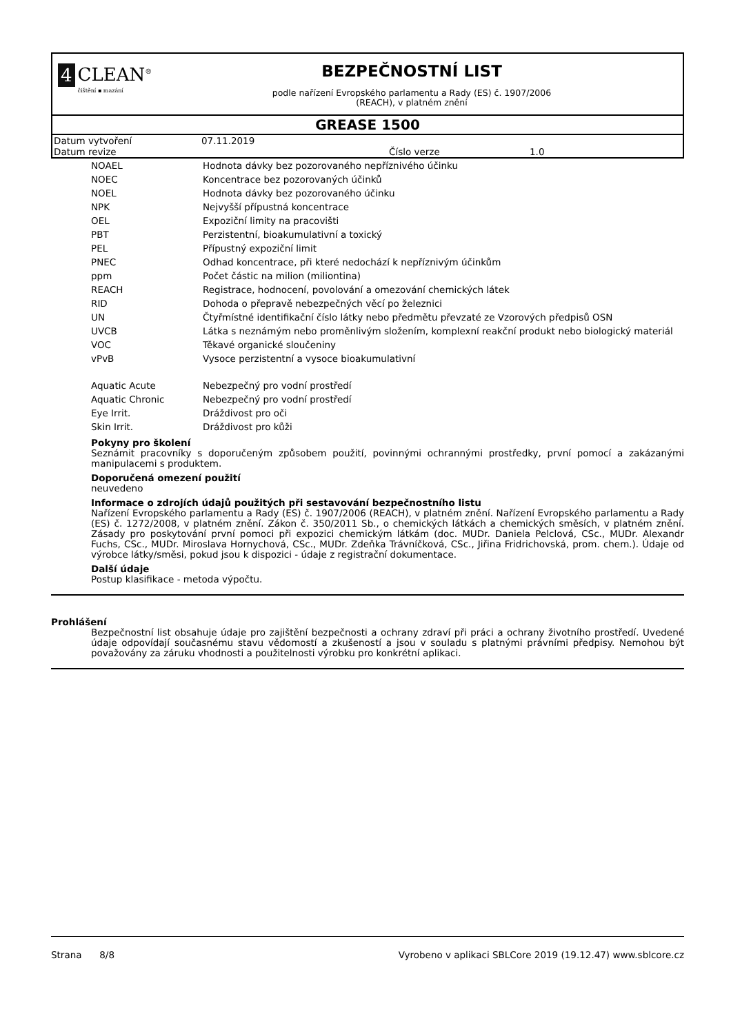4 CLEAN<sup>®</sup>
čištění ▪ mazání
BEZPEČNOSTNÍ LIST
podle nařízení Evropského parlamentu a Rady (ES) č. 1907/2006
(REACH), v platném znění
GREASE 1500
| Datum vytvoření | 07.11.2019 | | |
| Datum revize | | Číslo verze | 1.0 |
| NOAEL | Hodnota dávky bez pozorovaného nepříznivého účinku |
| NOEC | Koncentrace bez pozorovaných účinků |
| NOEL | Hodnota dávky bez pozorovaného účinku |
| NPK | Nejvyšší přípustná koncentrace |
| OEL | Expoziční limity na pracovišti |
| PBT | Perzistentní, bioakumulativní a toxický |
| PEL | Přípustný expoziční limit |
| PNEC | Odhad koncentrace, při které nedochází k nepříznivým účinkům |
| ppm | Počet částic na milion (miliontina) |
| REACH | Registrace, hodnocení, povolování a omezování chemických látek |
| RID | Dohoda o přepravě nebezpečných věcí po železnici |
| UN | Čtyřmístné identifikační číslo látky nebo předmětu převzaté ze Vzorových předpisů OSN |
| UVCB | Látka s neznámým nebo proměnlivým složením, komplexní reakční produkt nebo biologický materiál |
| VOC | Těkavé organické sloučeniny |
| vPvB | Vysoce perzistentní a vysoce bioakumulativní |
| Aquatic Acute | Nebezpečný pro vodní prostředí |
| Aquatic Chronic | Nebezpečný pro vodní prostředí |
| Eye Irrit. | Dráždivost pro oči |
| Skin Irrit. | Dráždivost pro kůži |
Pokyny pro školení
Seznámit pracovníky s doporučeným způsobem použití, povinnými ochrannými prostředky, první pomocí a zakázanými manipulacemi s produktem.
Doporučená omezení použití
neuvedeno
Informace o zdrojích údajů použitých při sestavování bezpečnostního listu
Nařízení Evropského parlamentu a Rady (ES) č. 1907/2006 (REACH), v platném znění. Nařízení Evropského parlamentu a Rady (ES) č. 1272/2008, v platném znění. Zákon č. 350/2011 Sb., o chemických látkách a chemických směsích, v platném znění. Zásady pro poskytování první pomoci při expozici chemickým látkám (doc. MUDr. Daniela Pelclová, CSc., MUDr. Alexandr Fuchs, CSc., MUDr. Miroslava Hornychová, CSc., MUDr. Zdeňka Trávníčková, CSc., Jiřina Fridrichovská, prom. chem.). Údaje od výrobce látky/směsi, pokud jsou k dispozici - údaje z registrační dokumentace.
Další údaje
Postup klasifikace - metoda výpočtu.
Prohlášení
Bezpečnostní list obsahuje údaje pro zajištění bezpečnosti a ochrany zdraví při práci a ochrany životního prostředí. Uvedené údaje odpovídají současnému stavu vědomostí a zkušeností a jsou v souladu s platnými právními předpisy. Nemohou být považovány za záruku vhodnosti a použitelnosti výrobku pro konkrétní aplikaci.
Strana 8/8 Vyrobeno v aplikaci SBLCore 2019 (19.12.47) www.sblcore.cz